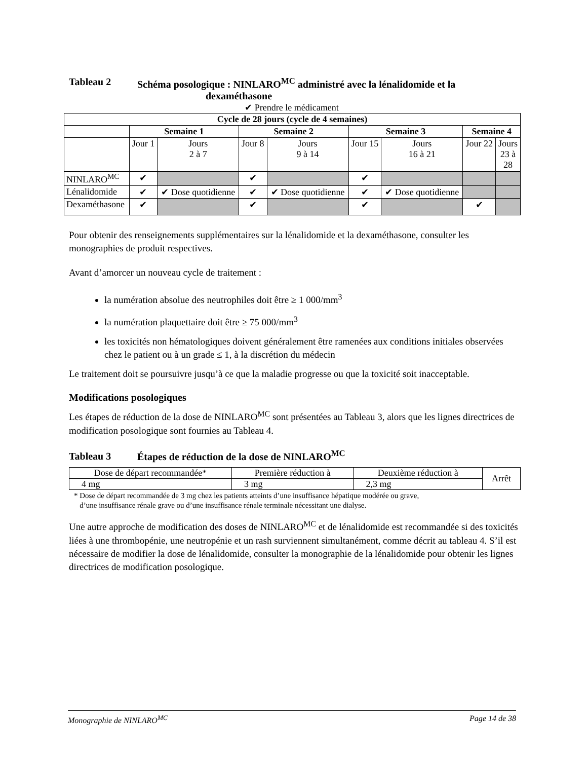Tableau 2 Schéma posologique : NINLARO<sup>MC</sup> administré avec la lénalidomide et la
dexaméthasone
✔ Prendre le médicament
| Cycle de 28 jours (cycle de 4 semaines) | | | | | | | | |
| --- | --- | --- | --- | --- | --- | --- | --- | --- |
| | Semaine 1 | | Semaine 2 | | Semaine 3 | | Semaine 4 | |
| | Jour 1 | Jours 2 à 7 | Jour 8 | Jours 9 à 14 | Jour 15 | Jours 16 à 21 | Jour 22 | Jours 23 à 28 |
| NINLARO<sup>MC</sup> | ✔ | | ✔ | | ✔ | | | |
| Lénalidomide | ✔ | ✔ Dose quotidienne | ✔ | ✔ Dose quotidienne | ✔ | ✔ Dose quotidienne | | |
| Dexaméthasone | ✔ | | ✔ | | ✔ | | ✔ | |
Pour obtenir des renseignements supplémentaires sur la lénalidomide et la dexaméthasone, consulter les monographies de produit respectives.
Avant d’amorcer un nouveau cycle de traitement :
la numération absolue des neutrophiles doit être ≥ 1 000/mm<sup>3</sup>
la numération plaquettaire doit être ≥ 75 000/mm<sup>3</sup>
les toxicités non hématologiques doivent généralement être ramenées aux conditions initiales observées chez le patient ou à un grade ≤ 1, à la discrétion du médecin
Le traitement doit se poursuivre jusqu’à ce que la maladie progresse ou que la toxicité soit inacceptable.
Modifications posologiques
Les étapes de réduction de la dose de NINLARO<sup>MC</sup> sont présentées au Tableau 3, alors que les lignes directrices de modification posologique sont fournies au Tableau 4.
Tableau 3 Étapes de réduction de la dose de NINLARO<sup>MC</sup>
| Dose de départ recommandée* | Première réduction à | Deuxième réduction à | Arrêt |
| 4 mg | 3 mg | 2,3 mg | |
* Dose de départ recommandée de 3 mg chez les patients atteints d’une insuffisance hépatique modérée ou grave,
d’une insuffisance rénale grave ou d’une insuffisance rénale terminale nécessitant une dialyse.
Une autre approche de modification des doses de NINLARO<sup>MC</sup> et de lénalidomide est recommandée si des toxicités liées à une thrombopénie, une neutropénie et un rash surviennent simultanément, comme décrit au tableau 4. S’il est nécessaire de modifier la dose de lénalidomide, consulter la monographie de la lénalidomide pour obtenir les lignes directrices de modification posologique.
Monographie de NINLARO<sup>MC</sup> Page 14 de 38